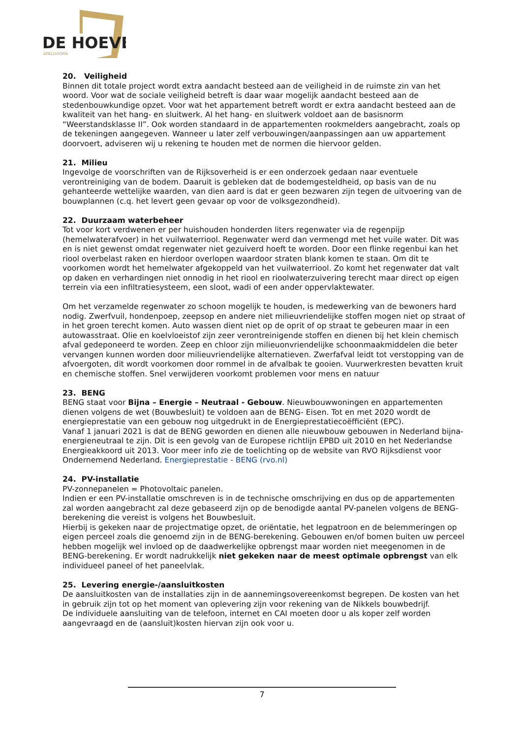DE HOEVE
APELDOORN
20. Veiligheid
Binnen dit totale project wordt extra aandacht besteed aan de veiligheid in de ruimste zin van het woord. Voor wat de sociale veiligheid betreft is daar waar mogelijk aandacht besteed aan de stedenbouwkundige opzet. Voor wat het appartement betreft wordt er extra aandacht besteed aan de kwaliteit van het hang- en sluitwerk. Al het hang- en sluitwerk voldoet aan de basisnorm “Weerstandsklasse II”. Ook worden standaard in de appartementen rookmelders aangebracht, zoals op de tekeningen aangegeven. Wanneer u later zelf verbouwingen/aanpassingen aan uw appartement doorvoert, adviseren wij u rekening te houden met de normen die hiervoor gelden.
21. Milieu
Ingevolge de voorschriften van de Rijksoverheid is er een onderzoek gedaan naar eventuele verontreiniging van de bodem. Daaruit is gebleken dat de bodemgesteldheid, op basis van de nu gehanteerde wettelijke waarden, van dien aard is dat er geen bezwaren zijn tegen de uitvoering van de bouwplannen (c.q. het levert geen gevaar op voor de volksgezondheid).
22. Duurzaam waterbeheer
Tot voor kort verdwenen er per huishouden honderden liters regenwater via de regenpijp (hemelwaterafvoer) in het vuilwaterriool. Regenwater werd dan vermengd met het vuile water. Dit was en is niet gewenst omdat regenwater niet gezuiverd hoeft te worden. Door een flinke regenbui kan het riool overbelast raken en hierdoor overlopen waardoor straten blank komen te staan. Om dit te voorkomen wordt het hemelwater afgekoppeld van het vuilwaterriool. Zo komt het regenwater dat valt op daken en verhardingen niet onnodig in het riool en rioolwaterzuivering terecht maar direct op eigen terrein via een infiltratiesysteem, een sloot, wadi of een ander oppervlaktewater.
Om het verzamelde regenwater zo schoon mogelijk te houden, is medewerking van de bewoners hard nodig. Zwerfvuil, hondenpoep, zeepsop en andere niet milieuvriendelijke stoffen mogen niet op straat of in het groen terecht komen. Auto wassen dient niet op de oprit of op straat te gebeuren maar in een autowasstraat. Olie en koelvloeistof zijn zeer verontreinigende stoffen en dienen bij het klein chemisch afval gedeponeerd te worden. Zeep en chloor zijn milieuonvriendelijke schoonmaakmiddelen die beter vervangen kunnen worden door milieuvriendelijke alternatieven. Zwerfafval leidt tot verstopping van de afvoergoten, dit wordt voorkomen door rommel in de afvalbak te gooien. Vuurwerkresten bevatten kruit en chemische stoffen. Snel verwijderen voorkomt problemen voor mens en natuur
23. BENG
BENG staat voor Bijna – Energie – Neutraal - Gebouw. Nieuwbouwwoningen en appartementen dienen volgens de wet (Bouwbesluit) te voldoen aan de BENG- Eisen. Tot en met 2020 wordt de energieprestatie van een gebouw nog uitgedrukt in de Energieprestatiecoëfficiënt (EPC).
Vanaf 1 januari 2021 is dat de BENG geworden en dienen alle nieuwbouw gebouwen in Nederland bijna-energieneutraal te zijn. Dit is een gevolg van de Europese richtlijn EPBD uit 2010 en het Nederlandse Energieakkoord uit 2013. Voor meer info zie de toelichting op de website van RVO Rijksdienst voor Ondernemend Nederland. Energieprestatie - BENG (rvo.nl)
24. PV-installatie
PV-zonnepanelen = Photovoltaic panelen.
Indien er een PV-installatie omschreven is in de technische omschrijving en dus op de appartementen zal worden aangebracht zal deze gebaseerd zijn op de benodigde aantal PV-panelen volgens de BENG-berekening die vereist is volgens het Bouwbesluit.
Hierbij is gekeken naar de projectmatige opzet, de oriëntatie, het legpatroon en de belemmeringen op eigen perceel zoals die genoemd zijn in de BENG-berekening. Gebouwen en/of bomen buiten uw perceel hebben mogelijk wel invloed op de daadwerkelijke opbrengst maar worden niet meegenomen in de BENG-berekening. Er wordt nadrukkelijk niet gekeken naar de meest optimale opbrengst van elk individueel paneel of het paneelvlak.
25. Levering energie-/aansluitkosten
De aansluitkosten van de installaties zijn in de aannemingsovereenkomst begrepen. De kosten van het in gebruik zijn tot op het moment van oplevering zijn voor rekening van de Nikkels bouwbedrijf.
De individuele aansluiting van de telefoon, internet en CAI moeten door u als koper zelf worden aangevraagd en de (aansluit)kosten hiervan zijn ook voor u.
7